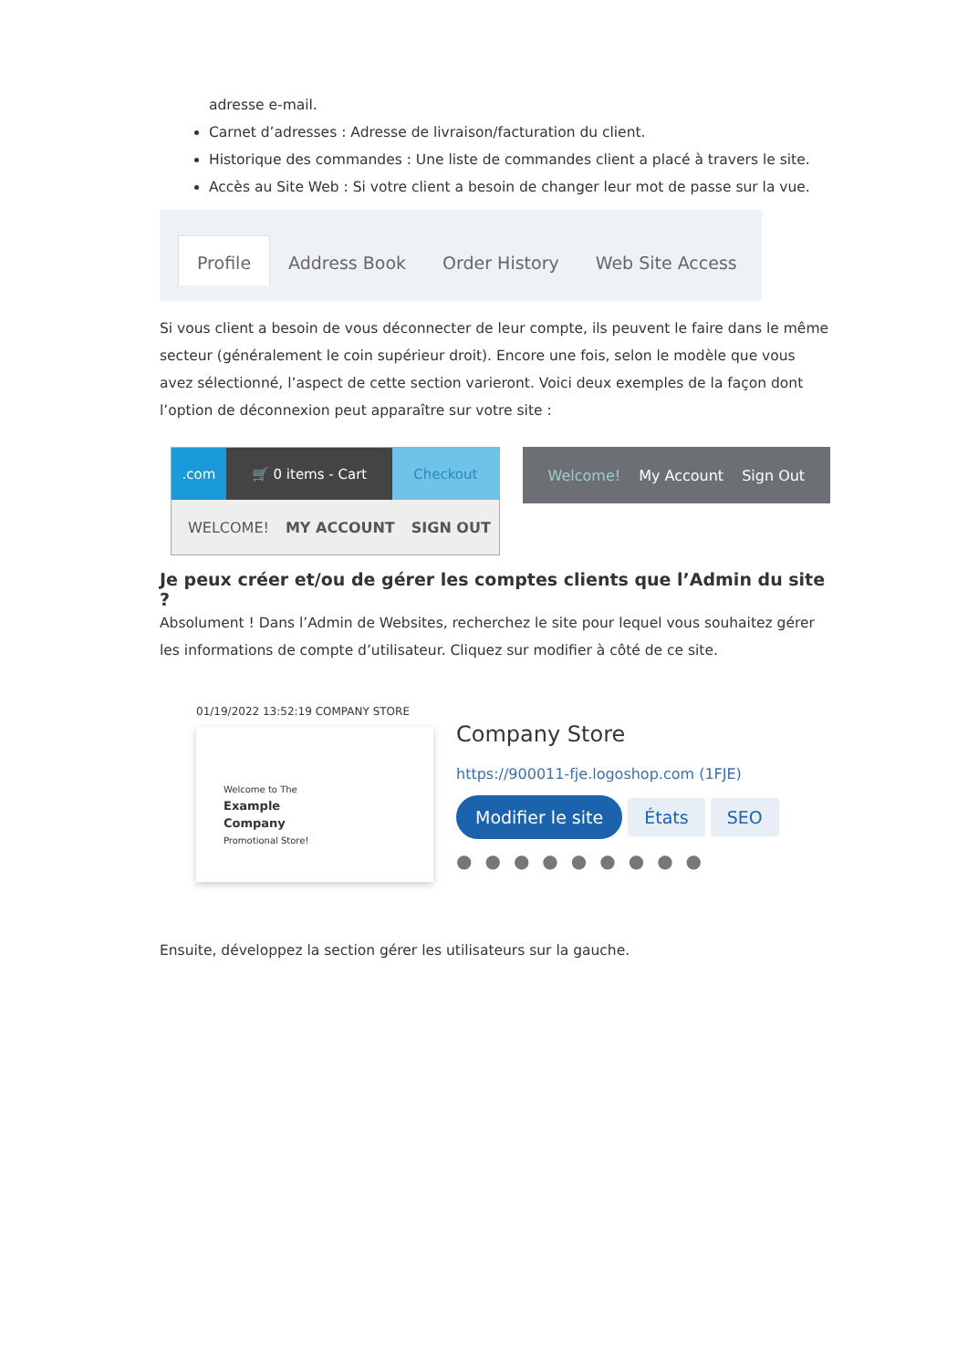adresse e-mail.
Carnet d’adresses : Adresse de livraison/facturation du client.
Historique des commandes : Une liste de commandes client a placé à travers le site.
Accès au Site Web : Si votre client a besoin de changer leur mot de passe sur la vue.
Profile
Address Book Order History Web Site Access
Si vous client a besoin de vous déconnecter de leur compte, ils peuvent le faire dans le même secteur (généralement le coin supérieur droit). Encore une fois, selon le modèle que vous avez sélectionné, l’aspect de cette section varieront. Voici deux exemples de la façon dont l’option de déconnexion peut apparaître sur votre site :
.com 🛒 0 items - Cart Checkout
WELCOME! MY ACCOUNT SIGN OUT
Welcome! My Account Sign Out
Je peux créer et/ou de gérer les comptes clients que l’Admin du site ?
Absolument ! Dans l’Admin de Websites, recherchez le site pour lequel vous souhaitez gérer les informations de compte d’utilisateur. Cliquez sur modifier à côté de ce site.
01/19/2022 13:52:19 COMPANY STORE
Welcome to The
Example
Company
Promotional Store!
Company Store
https://900011-fje.logoshop.com (1FJE)
Modifier le site États SEO
●●●●●●●●●
Ensuite, développez la section gérer les utilisateurs sur la gauche.